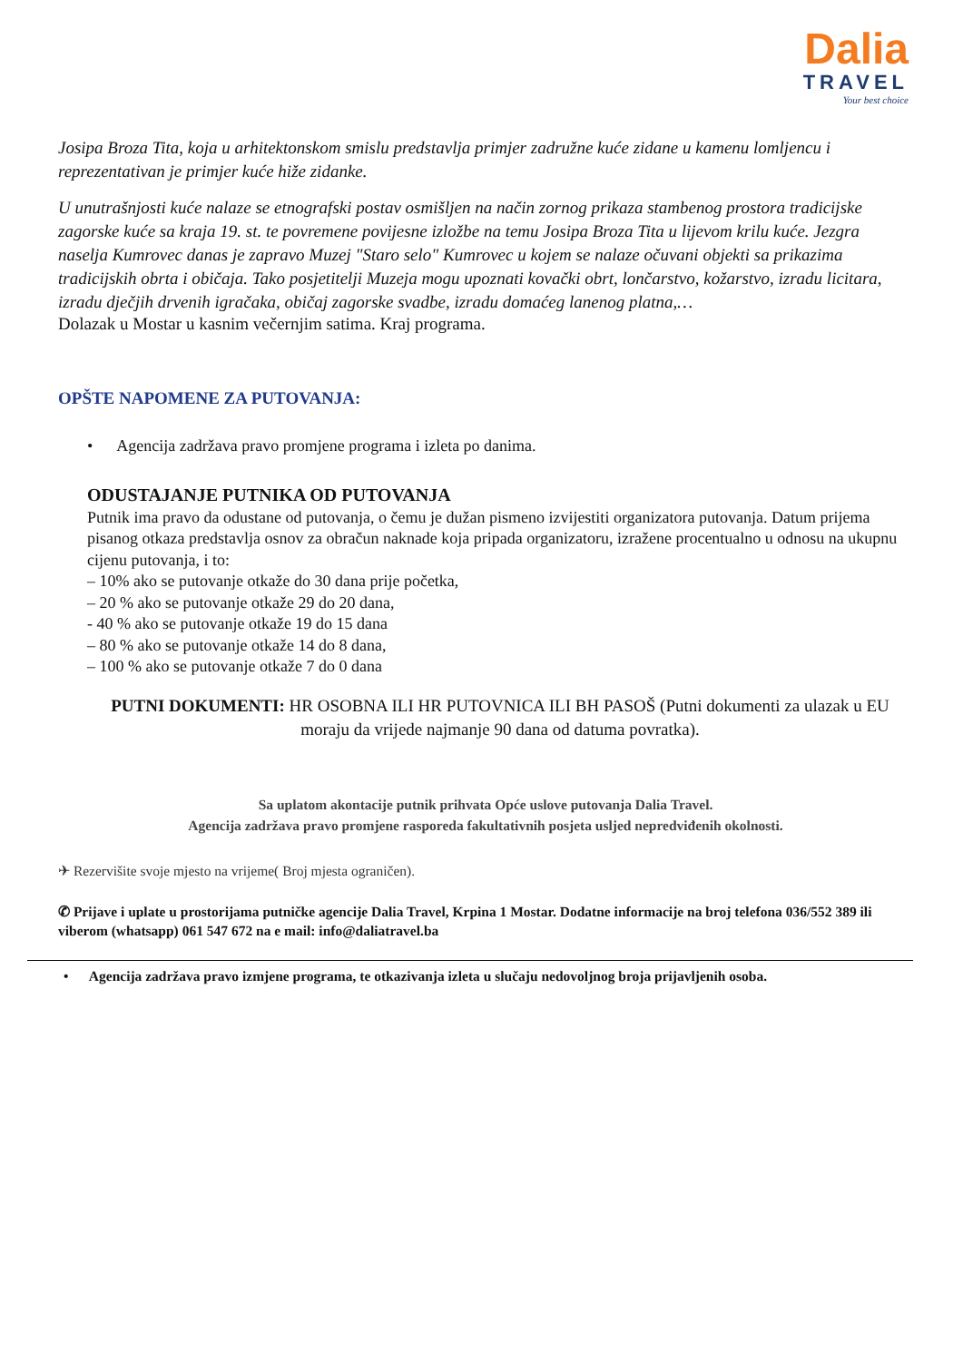Dalia
TRAVEL
Your best choice
Josipa Broza Tita, koja u arhitektonskom smislu predstavlja primjer zadružne kuće zidane u kamenu lomljencu i reprezentativan je primjer kuće hiže zidanke.
U unutrašnjosti kuće nalaze se etnografski postav osmišljen na način zornog prikaza stambenog prostora tradicijske zagorske kuće sa kraja 19. st. te povremene povijesne izložbe na temu Josipa Broza Tita u lijevom krilu kuće. Jezgra naselja Kumrovec danas je zapravo Muzej "Staro selo" Kumrovec u kojem se nalaze očuvani objekti sa prikazima tradicijskih obrta i običaja. Tako posjetitelji Muzeja mogu upoznati kovački obrt, lončarstvo, kožarstvo, izradu licitara, izradu dječjih drvenih igračaka, običaj zagorske svadbe, izradu domaćeg lanenog platna,…
Dolazak u Mostar u kasnim večernjim satima. Kraj programa.
OPŠTE NAPOMENE ZA PUTOVANJA:
• Agencija zadržava pravo promjene programa i izleta po danima.
ODUSTAJANJE PUTNIKA OD PUTOVANJA
Putnik ima pravo da odustane od putovanja, o čemu je dužan pismeno izvijestiti organizatora putovanja. Datum prijema pisanog otkaza predstavlja osnov za obračun naknade koja pripada organizatoru, izražene procentualno u odnosu na ukupnu cijenu putovanja, i to:
– 10% ako se putovanje otkaže do 30 dana prije početka,
– 20 % ako se putovanje otkaže 29 do 20 dana,
- 40 % ako se putovanje otkaže 19 do 15 dana
– 80 % ako se putovanje otkaže 14 do 8 dana,
– 100 % ako se putovanje otkaže 7 do 0 dana
PUTNI DOKUMENTI: HR OSOBNA ILI HR PUTOVNICA ILI BH PASOŠ (Putni dokumenti za ulazak u EU moraju da vrijede najmanje 90 dana od datuma povratka).
Sa uplatom akontacije putnik prihvata Opće uslove putovanja Dalia Travel.
Agencija zadržava pravo promjene rasporeda fakultativnih posjeta usljed nepredviđenih okolnosti.
✈ Rezervišite svoje mjesto na vrijeme( Broj mjesta ograničen).
✆ Prijave i uplate u prostorijama putničke agencije Dalia Travel, Krpina 1 Mostar. Dodatne informacije na broj telefona 036/552 389 ili viberom (whatsapp) 061 547 672 na e mail: info@daliatravel.ba
• Agencija zadržava pravo izmjene programa, te otkazivanja izleta u slučaju nedovoljnog broja prijavljenih osoba.